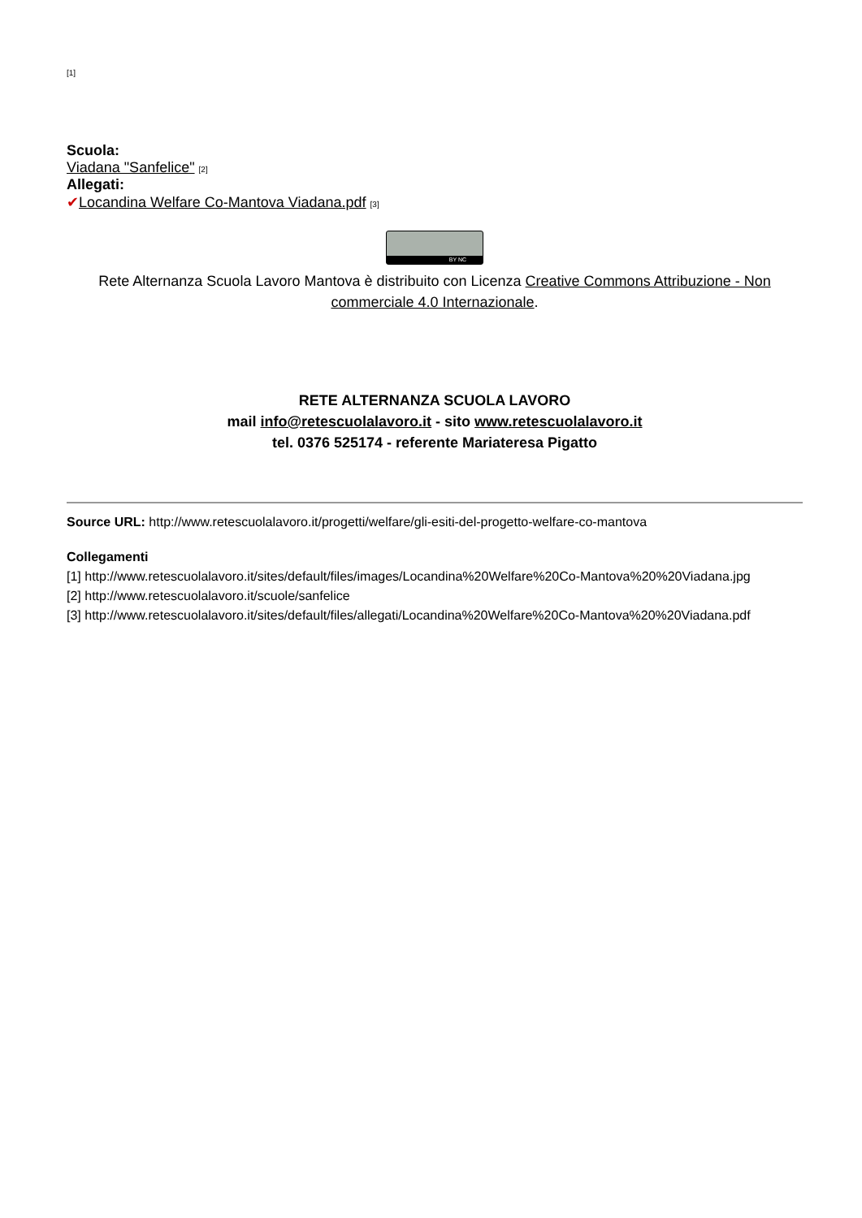[1]
Scuola:
Viadana "Sanfelice" [2]
Allegati:
✔Locandina Welfare Co-Mantova Viadana.pdf [3]
BY NC
Rete Alternanza Scuola Lavoro Mantova è distribuito con Licenza Creative Commons Attribuzione - Non commerciale 4.0 Internazionale.
RETE ALTERNANZA SCUOLA LAVORO
mail info@retescuolalavoro.it - sito www.retescuolalavoro.it
tel. 0376 525174 - referente Mariateresa Pigatto
Source URL: http://www.retescuolalavoro.it/progetti/welfare/gli-esiti-del-progetto-welfare-co-mantova
Collegamenti
[1] http://www.retescuolalavoro.it/sites/default/files/images/Locandina%20Welfare%20Co-Mantova%20%20Viadana.jpg
[2] http://www.retescuolalavoro.it/scuole/sanfelice
[3] http://www.retescuolalavoro.it/sites/default/files/allegati/Locandina%20Welfare%20Co-Mantova%20%20Viadana.pdf